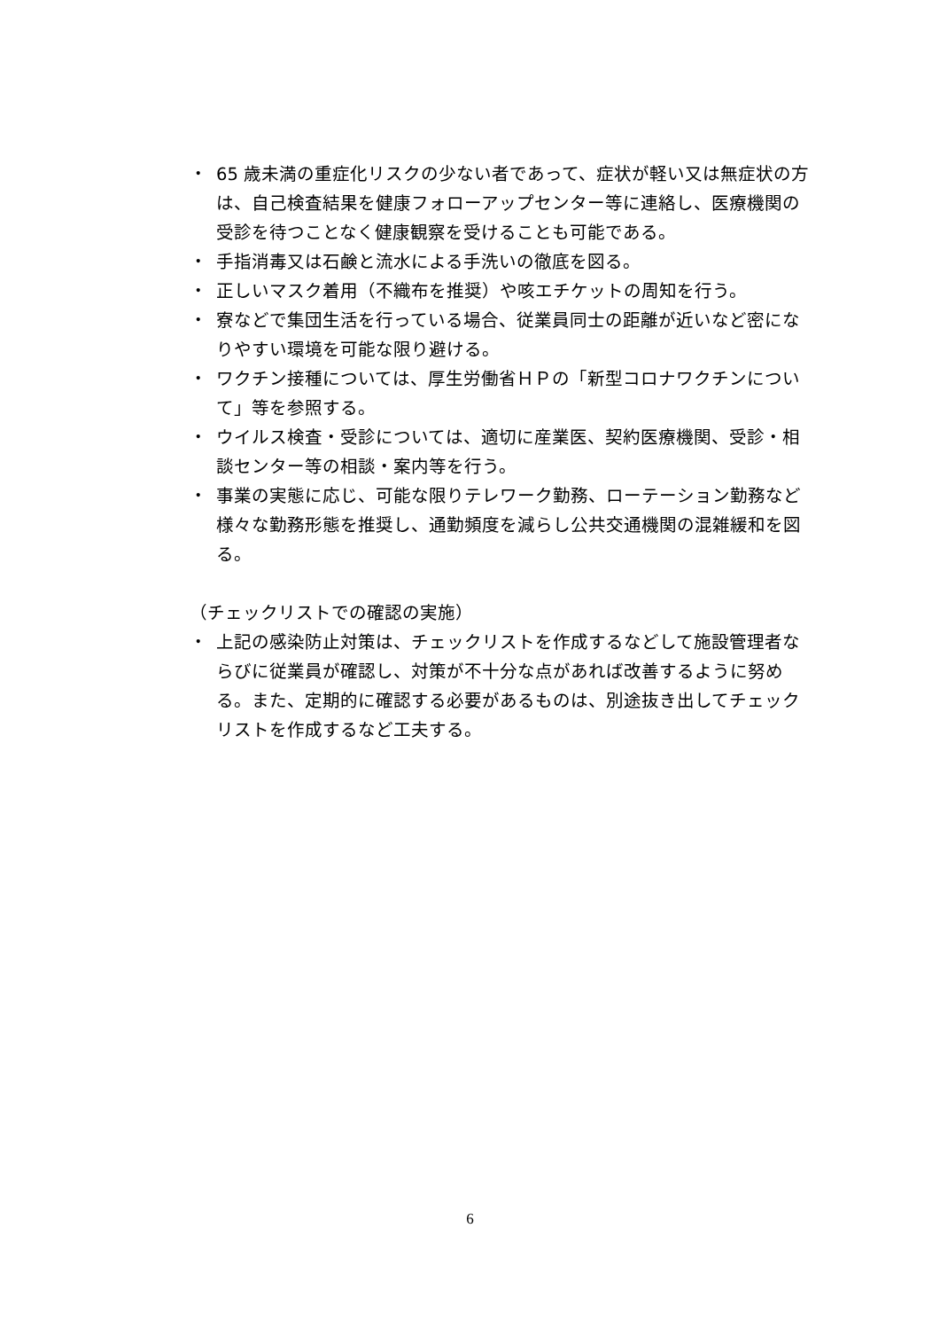・ 65 歳未満の重症化リスクの少ない者であって、症状が軽い又は無症状の方は、自己検査結果を健康フォローアップセンター等に連絡し、医療機関の受診を待つことなく健康観察を受けることも可能である。
・ 手指消毒又は石鹸と流水による手洗いの徹底を図る。
・ 正しいマスク着用（不織布を推奨）や咳エチケットの周知を行う。
・ 寮などで集団生活を行っている場合、従業員同士の距離が近いなど密になりやすい環境を可能な限り避ける。
・ ワクチン接種については、厚生労働省ＨＰの「新型コロナワクチンについて」等を参照する。
・ ウイルス検査・受診については、適切に産業医、契約医療機関、受診・相談センター等の相談・案内等を行う。
・ 事業の実態に応じ、可能な限りテレワーク勤務、ローテーション勤務など様々な勤務形態を推奨し、通勤頻度を減らし公共交通機関の混雑緩和を図る。
（チェックリストでの確認の実施）
・ 上記の感染防止対策は、チェックリストを作成するなどして施設管理者ならびに従業員が確認し、対策が不十分な点があれば改善するように努める。また、定期的に確認する必要があるものは、別途抜き出してチェックリストを作成するなど工夫する。
6